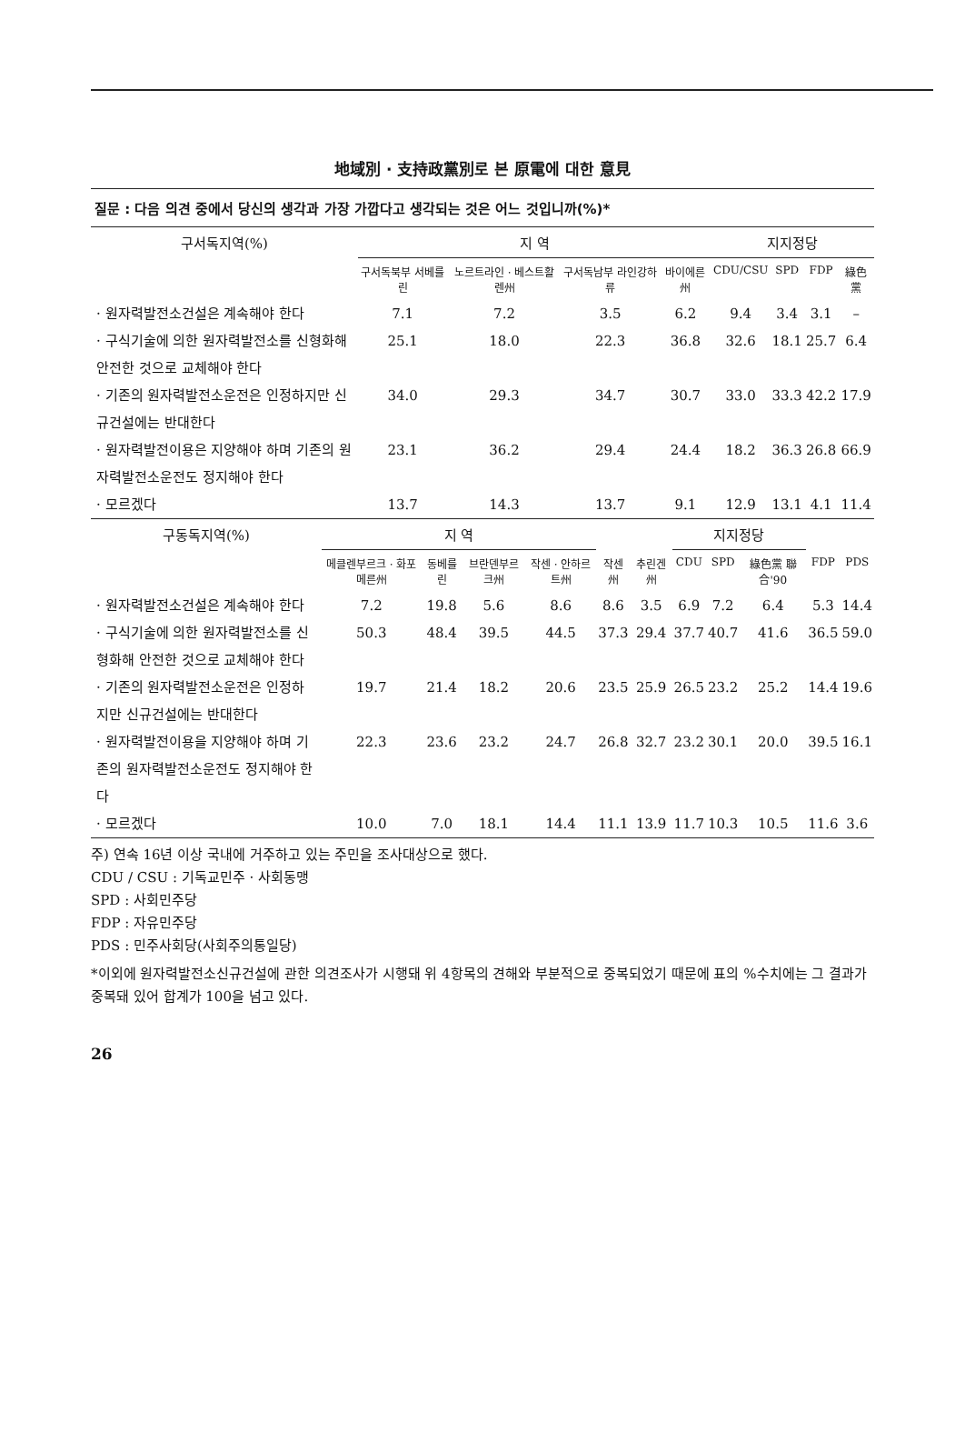地域別 · 支持政黨別로 본 原電에 대한 意見
질문 : 다음 의견 중에서 당신의 생각과 가장 가깝다고 생각되는 것은 어느 것입니까(%)*
| 구서독지역(%) | 지 역 | | | | 지지정당 | | | |
| --- | --- | --- | --- | --- | --- | --- | --- | --- |
| | 구서독북부 서베를린 | 노르트라인 · 베스트활렌州 | 구서독남부 라인강하류 | 바이에른州 | CDU/CSU | SPD | FDP | 綠色黨 |
| · 원자력발전소건설은 계속해야 한다 | 7.1 | 7.2 | 3.5 | 6.2 | 9.4 | 3.4 | 3.1 | – |
| · 구식기술에 의한 원자력발전소를 신형화해 안전한 것으로 교체해야 한다 | 25.1 | 18.0 | 22.3 | 36.8 | 32.6 | 18.1 | 25.7 | 6.4 |
| · 기존의 원자력발전소운전은 인정하지만 신규건설에는 반대한다 | 34.0 | 29.3 | 34.7 | 30.7 | 33.0 | 33.3 | 42.2 | 17.9 |
| · 원자력발전이용은 지양해야 하며 기존의 원자력발전소운전도 정지해야 한다 | 23.1 | 36.2 | 29.4 | 24.4 | 18.2 | 36.3 | 26.8 | 66.9 |
| · 모르겠다 | 13.7 | 14.3 | 13.7 | 9.1 | 12.9 | 13.1 | 4.1 | 11.4 |
| 구동독지역(%) | 지 역 | | | | | | 지지정당 | | | | |
| --- | --- | --- | --- | --- | --- | --- | --- | --- | --- | --- | --- |
| | 메클렌부르크 · 화포메른州 | 동베를린 | 브란덴부르크州 | 작센 · 안하르트州 | 작센州 | 추린겐州 | CDU | SPD | 綠色黨 聯合'90 | FDP | PDS |
| · 원자력발전소건설은 계속해야 한다 | 7.2 | 19.8 | 5.6 | 8.6 | 8.6 | 3.5 | 6.9 | 7.2 | 6.4 | 5.3 | 14.4 |
| · 구식기술에 의한 원자력발전소를 신형화해 안전한 것으로 교체해야 한다 | 50.3 | 48.4 | 39.5 | 44.5 | 37.3 | 29.4 | 37.7 | 40.7 | 41.6 | 36.5 | 59.0 |
| · 기존의 원자력발전소운전은 인정하지만 신규건설에는 반대한다 | 19.7 | 21.4 | 18.2 | 20.6 | 23.5 | 25.9 | 26.5 | 23.2 | 25.2 | 14.4 | 19.6 |
| · 원자력발전이용을 지양해야 하며 기존의 원자력발전소운전도 정지해야 한다 | 22.3 | 23.6 | 23.2 | 24.7 | 26.8 | 32.7 | 23.2 | 30.1 | 20.0 | 39.5 | 16.1 |
| · 모르겠다 | 10.0 | 7.0 | 18.1 | 14.4 | 11.1 | 13.9 | 11.7 | 10.3 | 10.5 | 11.6 | 3.6 |
주) 연속 16년 이상 국내에 거주하고 있는 주민을 조사대상으로 했다.
CDU / CSU : 기독교민주 · 사회동맹
SPD : 사회민주당
FDP : 자유민주당
PDS : 민주사회당(사회주의통일당)
*이외에 원자력발전소신규건설에 관한 의견조사가 시행돼 위 4항목의 견해와 부분적으로 중복되었기 때문에 표의 %수치에는 그 결과가 중복돼 있어 합계가 100을 넘고 있다.
26